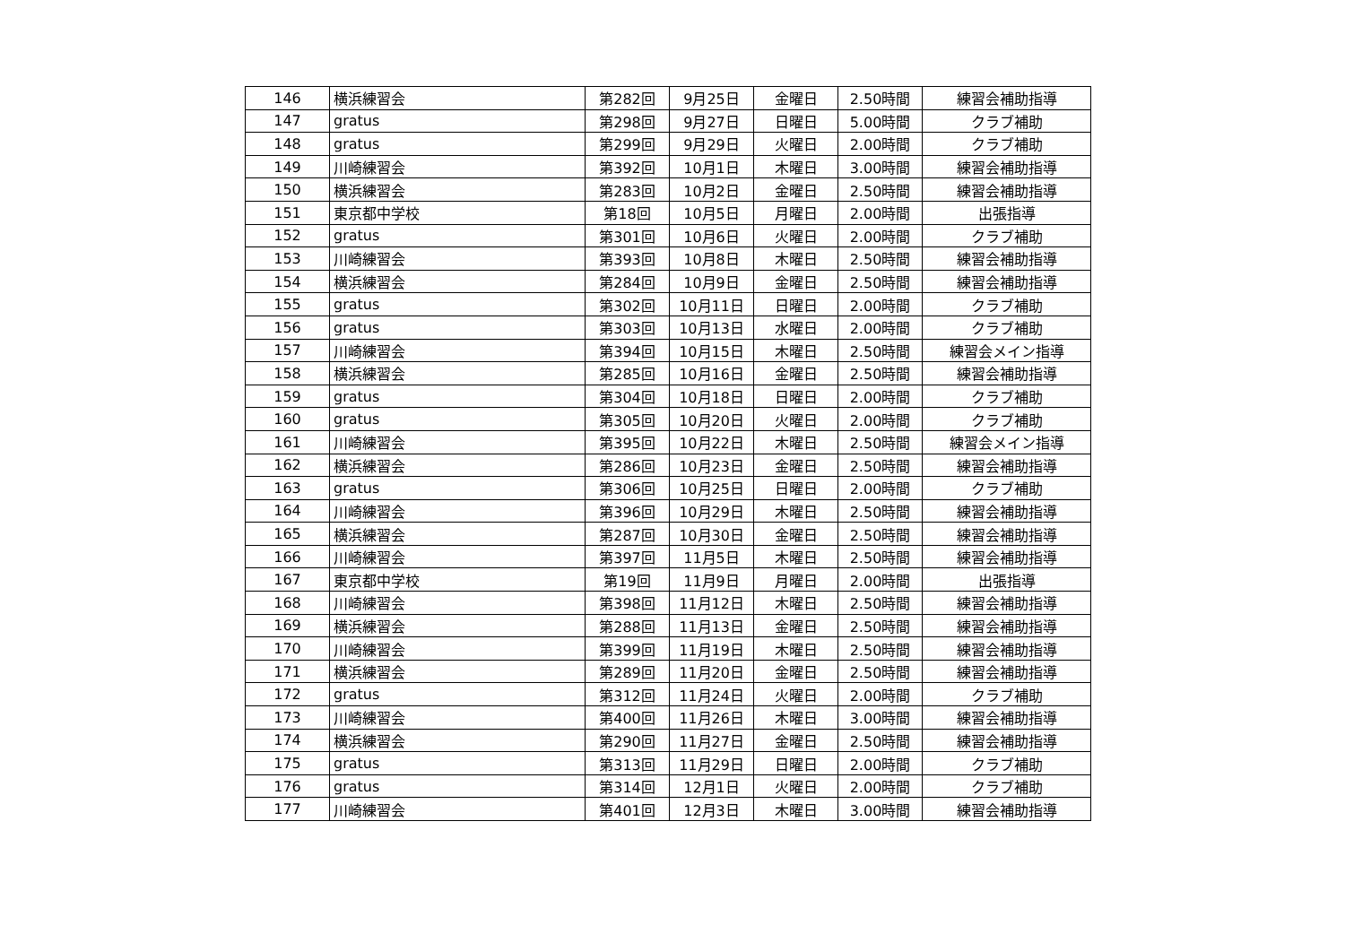| 146 | 横浜練習会 | 第282回 | 9月25日 | 金曜日 | 2.50時間 | 練習会補助指導 |
| 147 | gratus | 第298回 | 9月27日 | 日曜日 | 5.00時間 | クラブ補助 |
| 148 | gratus | 第299回 | 9月29日 | 火曜日 | 2.00時間 | クラブ補助 |
| 149 | 川崎練習会 | 第392回 | 10月1日 | 木曜日 | 3.00時間 | 練習会補助指導 |
| 150 | 横浜練習会 | 第283回 | 10月2日 | 金曜日 | 2.50時間 | 練習会補助指導 |
| 151 | 東京都中学校 | 第18回 | 10月5日 | 月曜日 | 2.00時間 | 出張指導 |
| 152 | gratus | 第301回 | 10月6日 | 火曜日 | 2.00時間 | クラブ補助 |
| 153 | 川崎練習会 | 第393回 | 10月8日 | 木曜日 | 2.50時間 | 練習会補助指導 |
| 154 | 横浜練習会 | 第284回 | 10月9日 | 金曜日 | 2.50時間 | 練習会補助指導 |
| 155 | gratus | 第302回 | 10月11日 | 日曜日 | 2.00時間 | クラブ補助 |
| 156 | gratus | 第303回 | 10月13日 | 水曜日 | 2.00時間 | クラブ補助 |
| 157 | 川崎練習会 | 第394回 | 10月15日 | 木曜日 | 2.50時間 | 練習会メイン指導 |
| 158 | 横浜練習会 | 第285回 | 10月16日 | 金曜日 | 2.50時間 | 練習会補助指導 |
| 159 | gratus | 第304回 | 10月18日 | 日曜日 | 2.00時間 | クラブ補助 |
| 160 | gratus | 第305回 | 10月20日 | 火曜日 | 2.00時間 | クラブ補助 |
| 161 | 川崎練習会 | 第395回 | 10月22日 | 木曜日 | 2.50時間 | 練習会メイン指導 |
| 162 | 横浜練習会 | 第286回 | 10月23日 | 金曜日 | 2.50時間 | 練習会補助指導 |
| 163 | gratus | 第306回 | 10月25日 | 日曜日 | 2.00時間 | クラブ補助 |
| 164 | 川崎練習会 | 第396回 | 10月29日 | 木曜日 | 2.50時間 | 練習会補助指導 |
| 165 | 横浜練習会 | 第287回 | 10月30日 | 金曜日 | 2.50時間 | 練習会補助指導 |
| 166 | 川崎練習会 | 第397回 | 11月5日 | 木曜日 | 2.50時間 | 練習会補助指導 |
| 167 | 東京都中学校 | 第19回 | 11月9日 | 月曜日 | 2.00時間 | 出張指導 |
| 168 | 川崎練習会 | 第398回 | 11月12日 | 木曜日 | 2.50時間 | 練習会補助指導 |
| 169 | 横浜練習会 | 第288回 | 11月13日 | 金曜日 | 2.50時間 | 練習会補助指導 |
| 170 | 川崎練習会 | 第399回 | 11月19日 | 木曜日 | 2.50時間 | 練習会補助指導 |
| 171 | 横浜練習会 | 第289回 | 11月20日 | 金曜日 | 2.50時間 | 練習会補助指導 |
| 172 | gratus | 第312回 | 11月24日 | 火曜日 | 2.00時間 | クラブ補助 |
| 173 | 川崎練習会 | 第400回 | 11月26日 | 木曜日 | 3.00時間 | 練習会補助指導 |
| 174 | 横浜練習会 | 第290回 | 11月27日 | 金曜日 | 2.50時間 | 練習会補助指導 |
| 175 | gratus | 第313回 | 11月29日 | 日曜日 | 2.00時間 | クラブ補助 |
| 176 | gratus | 第314回 | 12月1日 | 火曜日 | 2.00時間 | クラブ補助 |
| 177 | 川崎練習会 | 第401回 | 12月3日 | 木曜日 | 3.00時間 | 練習会補助指導 |